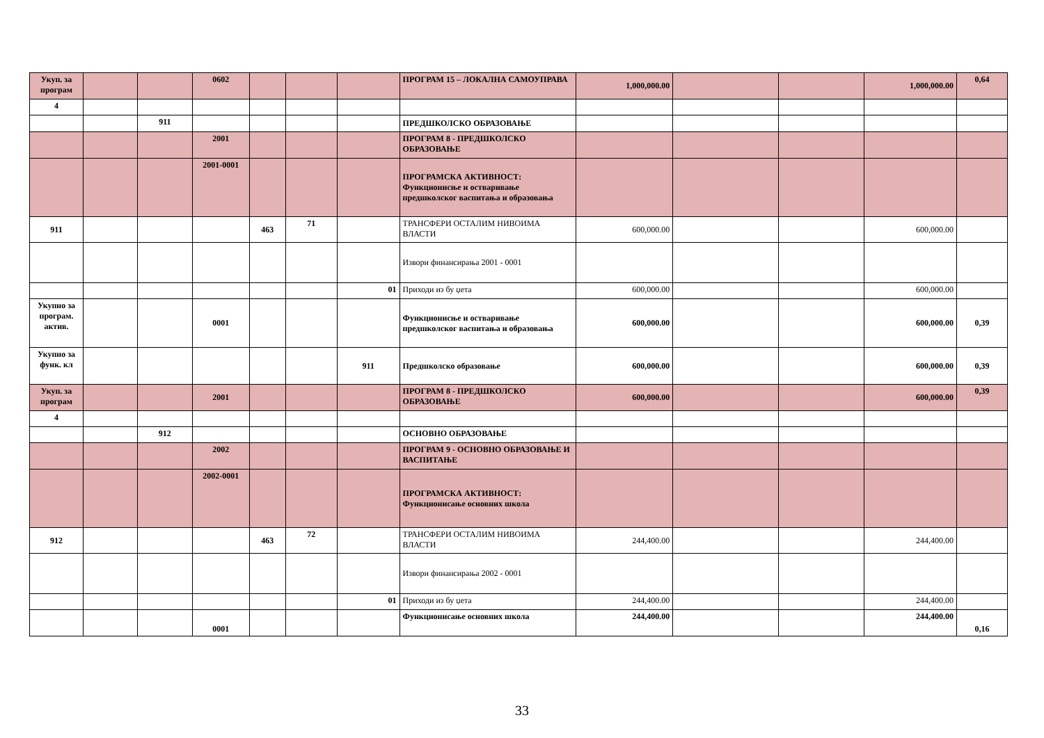| Укуп. за програм | | | 0602 | | | | ПРОГРАМ 15 – ЛОКАЛНА САМОУПРАВА | 1,000,000.00 | | | 1,000,000.00 | 0,64 |
| 4 | | | | | | | | | | | | |
| | | 911 | | | | | ПРЕДШКОЛСКО ОБРАЗОВАЊЕ | | | | | |
| | | | 2001 | | | | ПРОГРАМ 8 - ПРЕДШКОЛСКО ОБРАЗОВАЊЕ | | | | | |
| | | | 2001-0001 | | | | ПРОГРАМСКА АКТИВНОСТ: Функционисње и остваривање предшколског васпитања и образовања | | | | | |
| 911 | | | | 463 | 71 | | ТРАНСФЕРИ ОСТАЛИМ НИВОИМА ВЛАСТИ | 600,000.00 | | | 600,000.00 | |
| | | | | | | | Извори финансирања 2001 - 0001 | | | | | |
| | | | | | | 01 | Приходи из бу џета | 600,000.00 | | | 600,000.00 | |
| Укупно за програм. актив. | | | 0001 | | | | Функционисње и остваривање предшколског васпитања и образовања | 600,000.00 | | | 600,000.00 | 0,39 |
| Укупно за функ. кл | | | | | | 911 | Предшколско образовање | 600,000.00 | | | 600,000.00 | 0,39 |
| Укуп. за програм | | | 2001 | | | | ПРОГРАМ 8 - ПРЕДШКОЛСКО ОБРАЗОВАЊЕ | 600,000.00 | | | 600,000.00 | 0,39 |
| 4 | | | | | | | | | | | | |
| | | 912 | | | | | ОСНОВНО ОБРАЗОВАЊЕ | | | | | |
| | | | 2002 | | | | ПРОГРАМ 9 - ОСНОВНО ОБРАЗОВАЊЕ И ВАСПИТАЊЕ | | | | | |
| | | | 2002-0001 | | | | ПРОГРАМСКА АКТИВНОСТ: Функционисање основних школа | | | | | |
| 912 | | | | 463 | 72 | | ТРАНСФЕРИ ОСТАЛИМ НИВОИМА ВЛАСТИ | 244,400.00 | | | 244,400.00 | |
| | | | | | | | Извори финансирања 2002 - 0001 | | | | | |
| | | | | | | 01 | Приходи из бу џета | 244,400.00 | | | 244,400.00 | |
| | | | 0001 | | | | Функционисање основних школа | 244,400.00 | | | 244,400.00 | 0,16 |
33